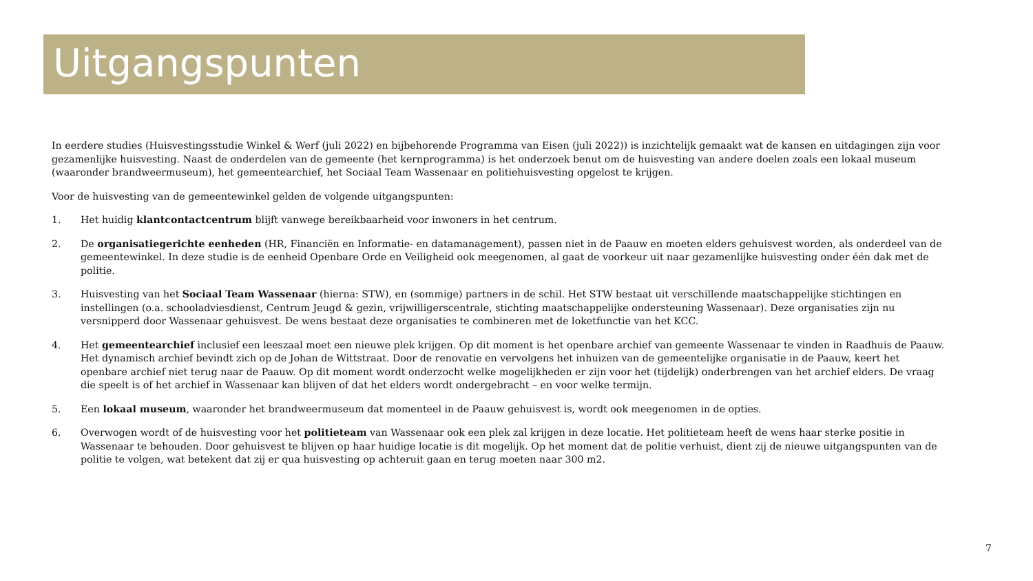Uitgangspunten
In eerdere studies (Huisvestingsstudie Winkel & Werf (juli 2022) en bijbehorende Programma van Eisen (juli 2022)) is inzichtelijk gemaakt wat de kansen en uitdagingen zijn voor gezamenlijke huisvesting. Naast de onderdelen van de gemeente (het kernprogramma) is het onderzoek benut om de huisvesting van andere doelen zoals een lokaal museum (waaronder brandweermuseum), het gemeentearchief, het Sociaal Team Wassenaar en politiehuisvesting opgelost te krijgen.
Voor de huisvesting van de gemeentewinkel gelden de volgende uitgangspunten:
1. Het huidig klantcontactcentrum blijft vanwege bereikbaarheid voor inwoners in het centrum.
2. De organisatiegerichte eenheden (HR, Financiën en Informatie- en datamanagement), passen niet in de Paauw en moeten elders gehuisvest worden, als onderdeel van de gemeentewinkel. In deze studie is de eenheid Openbare Orde en Veiligheid ook meegenomen, al gaat de voorkeur uit naar gezamenlijke huisvesting onder één dak met de politie.
3. Huisvesting van het Sociaal Team Wassenaar (hierna: STW), en (sommige) partners in de schil. Het STW bestaat uit verschillende maatschappelijke stichtingen en instellingen (o.a. schooladviesdienst, Centrum Jeugd & gezin, vrijwilligerscentrale, stichting maatschappelijke ondersteuning Wassenaar). Deze organisaties zijn nu versnipperd door Wassenaar gehuisvest. De wens bestaat deze organisaties te combineren met de loketfunctie van het KCC.
4. Het gemeentearchief inclusief een leeszaal moet een nieuwe plek krijgen. Op dit moment is het openbare archief van gemeente Wassenaar te vinden in Raadhuis de Paauw. Het dynamisch archief bevindt zich op de Johan de Wittstraat. Door de renovatie en vervolgens het inhuizen van de gemeentelijke organisatie in de Paauw, keert het openbare archief niet terug naar de Paauw. Op dit moment wordt onderzocht welke mogelijkheden er zijn voor het (tijdelijk) onderbrengen van het archief elders. De vraag die speelt is of het archief in Wassenaar kan blijven of dat het elders wordt ondergebracht – en voor welke termijn.
5. Een lokaal museum, waaronder het brandweermuseum dat momenteel in de Paauw gehuisvest is, wordt ook meegenomen in de opties.
6. Overwogen wordt of de huisvesting voor het politieteam van Wassenaar ook een plek zal krijgen in deze locatie. Het politieteam heeft de wens haar sterke positie in Wassenaar te behouden. Door gehuisvest te blijven op haar huidige locatie is dit mogelijk. Op het moment dat de politie verhuist, dient zij de nieuwe uitgangspunten van de politie te volgen, wat betekent dat zij er qua huisvesting op achteruit gaan en terug moeten naar 300 m2.
7